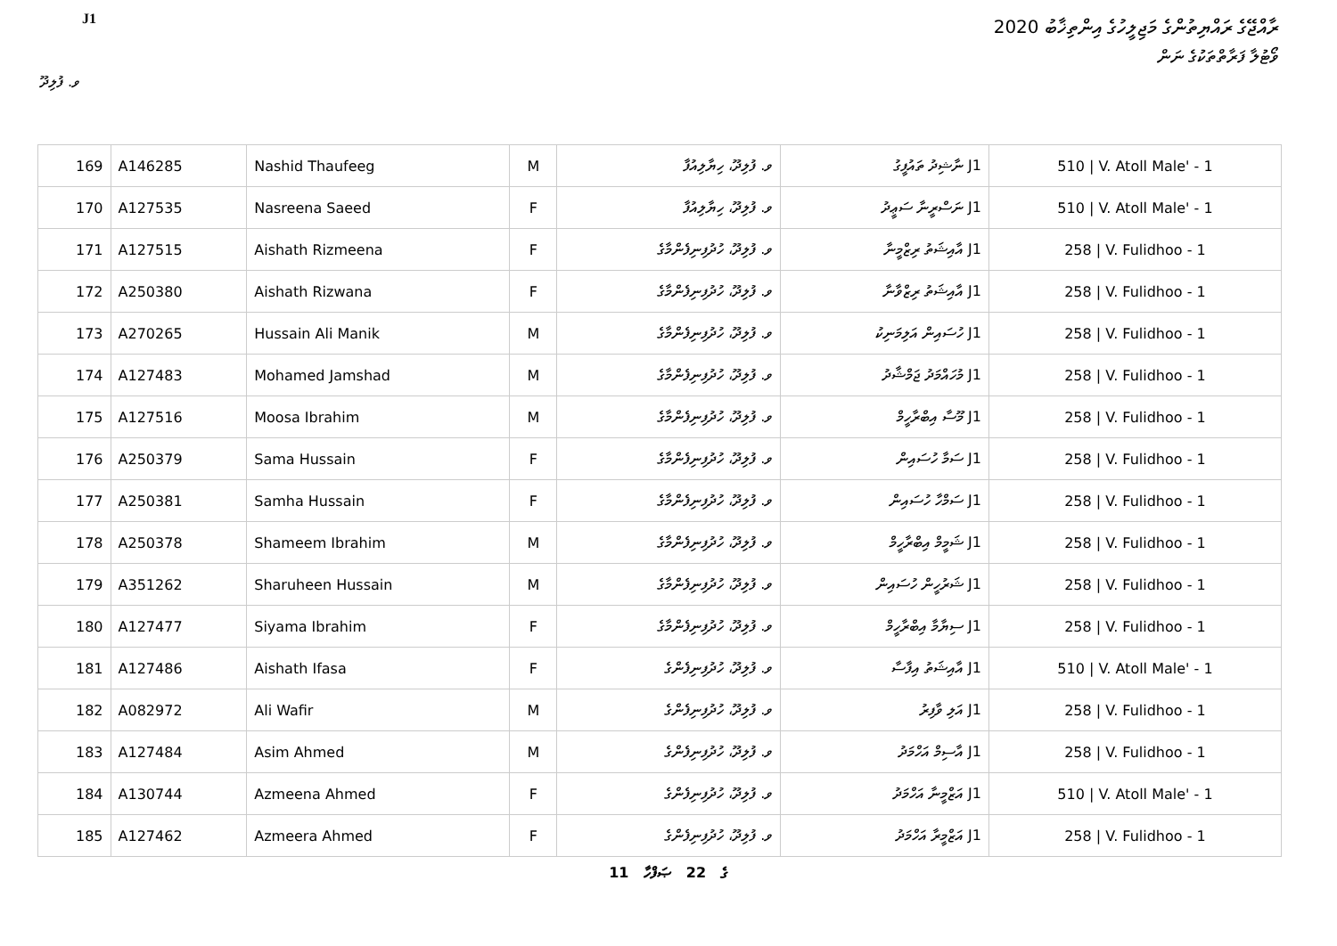J1
ރާއްޖޭގެ ރައްޔިތުންގެ މަޖިލީހުގެ އިންތިޚާބު 2020
ވޯޓުލާ ފަރާތްތަކުގެ ނަން
ވ. ފުލިދޫ
| 169 | A146285 | Nashid Thaufeeg | M | ވ. ފުލިދޫ، ހިޔާލިއުފާ | J1 ނާޝިދު ތައުފީގު | 510 / V. Atoll Male' - 1 |
| 170 | A127535 | Nasreena Saeed | F | ވ. ފުލިދޫ، ހިޔާލިއުފާ | J1 ނަސްރީނާ ސަޢީދު | 510 / V. Atoll Male' - 1 |
| 171 | A127515 | Aishath Rizmeena | F | ވ. ފުލިދޫ، ހުދުފިނިފެންމާގެ | J1 އާއިޝަތު ރިޒްމީނާ | 258 / V. Fulidhoo - 1 |
| 172 | A250380 | Aishath Rizwana | F | ވ. ފުލިދޫ، ހުދުފިނިފެންމާގެ | J1 އާއިޝަތު ރިޒްވާނާ | 258 / V. Fulidhoo - 1 |
| 173 | A270265 | Hussain Ali Manik | M | ވ. ފުލިދޫ، ހުދުފިނިފެންމާގެ | J1 ހުސައިން އަލިމަނިކު | 258 / V. Fulidhoo - 1 |
| 174 | A127483 | Mohamed Jamshad | M | ވ. ފުލިދޫ، ހުދުފިނިފެންމާގެ | J1 މުހައްމަދު ޖަމްޝާދު | 258 / V. Fulidhoo - 1 |
| 175 | A127516 | Moosa Ibrahim | M | ވ. ފުލިދޫ، ހުދުފިނިފެންމާގެ | J1 މޫސާ އިބްރާހީމް | 258 / V. Fulidhoo - 1 |
| 176 | A250379 | Sama Hussain | F | ވ. ފުލިދޫ، ހުދުފިނިފެންމާގެ | J1 ސަމާ ހުސައިން | 258 / V. Fulidhoo - 1 |
| 177 | A250381 | Samha Hussain | F | ވ. ފުލިދޫ، ހުދުފިނިފެންމާގެ | J1 ސަމްހާ ހުސައިން | 258 / V. Fulidhoo - 1 |
| 178 | A250378 | Shameem Ibrahim | M | ވ. ފުލިދޫ، ހުދުފިނިފެންމާގެ | J1 ޝަމީމް އިބްރާހީމް | 258 / V. Fulidhoo - 1 |
| 179 | A351262 | Sharuheen Hussain | M | ވ. ފުލިދޫ، ހުދުފިނިފެންމާގެ | J1 ޝަރުހީން ހުސައިން | 258 / V. Fulidhoo - 1 |
| 180 | A127477 | Siyama Ibrahim | F | ވ. ފުލިދޫ، ހުދުފިނިފެންމާގެ | J1 ސިޔާމާ އިބްރާހީމް | 258 / V. Fulidhoo - 1 |
| 181 | A127486 | Aishath Ifasa | F | ވ. ފުލިދޫ، ހުދުފިނިފެންގެ | J1 އާއިޝަތު އިފާސާ | 510 / V. Atoll Male' - 1 |
| 182 | A082972 | Ali Wafir | M | ވ. ފުލިދޫ، ހުދުފިނިފެންގެ | J1 އަލި ވާފިރު | 258 / V. Fulidhoo - 1 |
| 183 | A127484 | Asim Ahmed | M | ވ. ފުލިދޫ، ހުދުފިނިފެންގެ | J1 އާސިމް އަހްމަދު | 258 / V. Fulidhoo - 1 |
| 184 | A130744 | Azmeena Ahmed | F | ވ. ފުލިދޫ، ހުދުފިނިފެންގެ | J1 އަޒްމީނާ އަހްމަދު | 510 / V. Atoll Male' - 1 |
| 185 | A127462 | Azmeera Ahmed | F | ވ. ފުލިދޫ، ހުދުފިނިފެންގެ | J1 އަޒްމީރާ އަހްމަދު | 258 / V. Fulidhoo - 1 |
11 ގެ 22 ޞަފްހާ